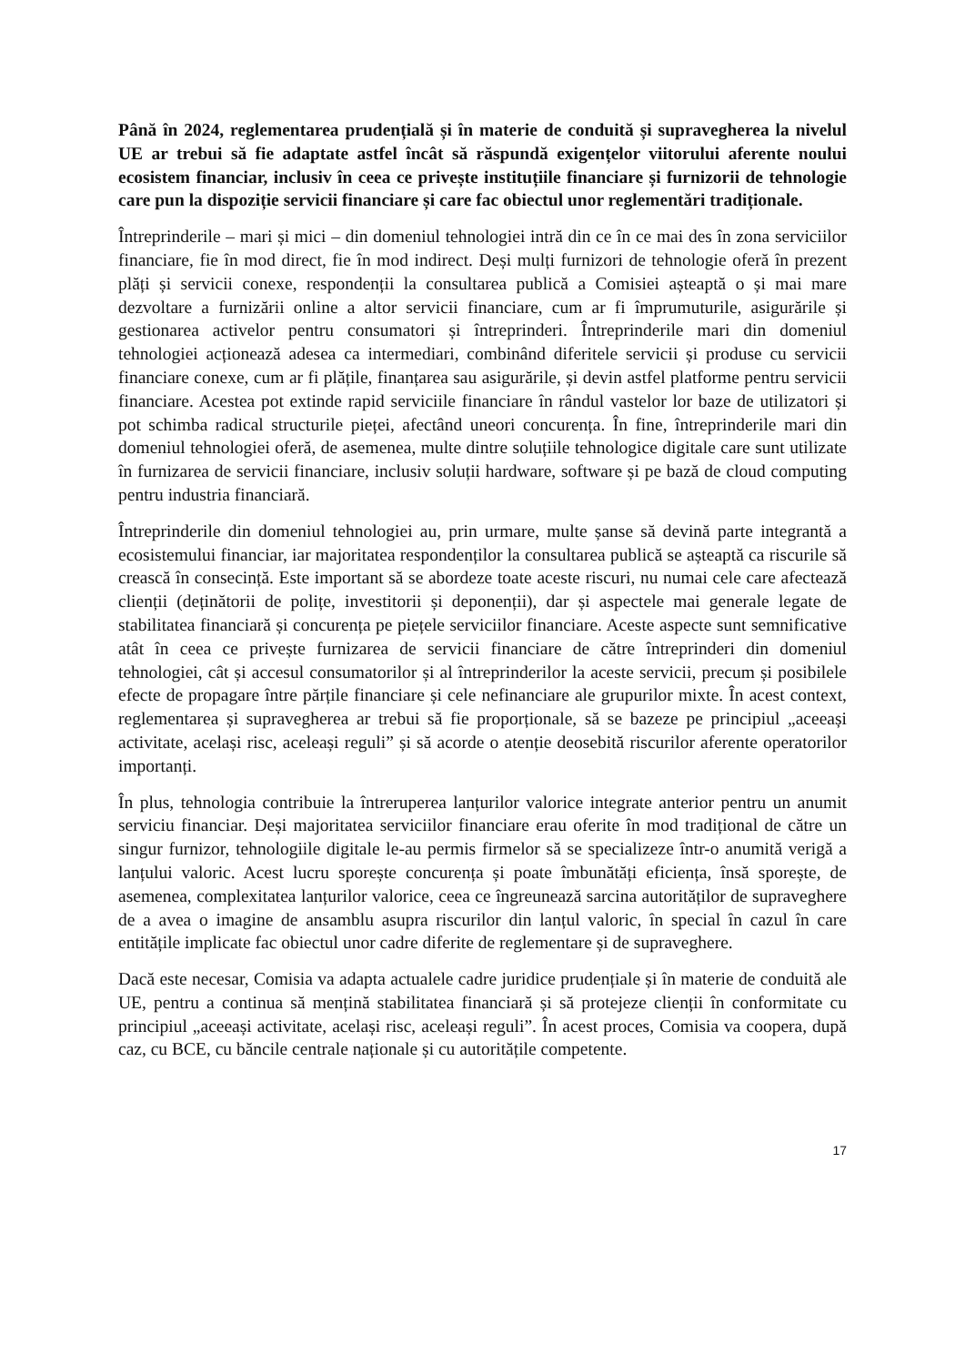Până în 2024, reglementarea prudențială și în materie de conduită și supravegherea la nivelul UE ar trebui să fie adaptate astfel încât să răspundă exigențelor viitorului aferente noului ecosistem financiar, inclusiv în ceea ce privește instituțiile financiare și furnizorii de tehnologie care pun la dispoziție servicii financiare și care fac obiectul unor reglementări tradiționale.
Întreprinderile – mari și mici – din domeniul tehnologiei intră din ce în ce mai des în zona serviciilor financiare, fie în mod direct, fie în mod indirect. Deși mulți furnizori de tehnologie oferă în prezent plăți și servicii conexe, respondenții la consultarea publică a Comisiei așteaptă o și mai mare dezvoltare a furnizării online a altor servicii financiare, cum ar fi împrumuturile, asigurările și gestionarea activelor pentru consumatori și întreprinderi. Întreprinderile mari din domeniul tehnologiei acționează adesea ca intermediari, combinând diferitele servicii și produse cu servicii financiare conexe, cum ar fi plățile, finanțarea sau asigurările, și devin astfel platforme pentru servicii financiare. Acestea pot extinde rapid serviciile financiare în rândul vastelor lor baze de utilizatori și pot schimba radical structurile pieței, afectând uneori concurența. În fine, întreprinderile mari din domeniul tehnologiei oferă, de asemenea, multe dintre soluțiile tehnologice digitale care sunt utilizate în furnizarea de servicii financiare, inclusiv soluții hardware, software și pe bază de cloud computing pentru industria financiară.
Întreprinderile din domeniul tehnologiei au, prin urmare, multe șanse să devină parte integrantă a ecosistemului financiar, iar majoritatea respondenților la consultarea publică se așteaptă ca riscurile să crească în consecință. Este important să se abordeze toate aceste riscuri, nu numai cele care afectează clienții (deținătorii de polițe, investitorii și deponenții), dar și aspectele mai generale legate de stabilitatea financiară și concurența pe piețele serviciilor financiare. Aceste aspecte sunt semnificative atât în ceea ce privește furnizarea de servicii financiare de către întreprinderi din domeniul tehnologiei, cât și accesul consumatorilor și al întreprinderilor la aceste servicii, precum și posibilele efecte de propagare între părțile financiare și cele nefinanciare ale grupurilor mixte. În acest context, reglementarea și supravegherea ar trebui să fie proporționale, să se bazeze pe principiul „aceeași activitate, același risc, aceleași reguli” și să acorde o atenție deosebită riscurilor aferente operatorilor importanți.
În plus, tehnologia contribuie la întreruperea lanțurilor valorice integrate anterior pentru un anumit serviciu financiar. Deși majoritatea serviciilor financiare erau oferite în mod tradițional de către un singur furnizor, tehnologiile digitale le-au permis firmelor să se specializeze într-o anumită verigă a lanțului valoric. Acest lucru sporește concurența și poate îmbunătăți eficiența, însă sporește, de asemenea, complexitatea lanțurilor valorice, ceea ce îngreunează sarcina autorităților de supraveghere de a avea o imagine de ansamblu asupra riscurilor din lanțul valoric, în special în cazul în care entitățile implicate fac obiectul unor cadre diferite de reglementare și de supraveghere.
Dacă este necesar, Comisia va adapta actualele cadre juridice prudențiale și în materie de conduită ale UE, pentru a continua să mențină stabilitatea financiară și să protejeze clienții în conformitate cu principiul „aceeași activitate, același risc, aceleași reguli”. În acest proces, Comisia va coopera, după caz, cu BCE, cu băncile centrale naționale și cu autoritățile competente.
17